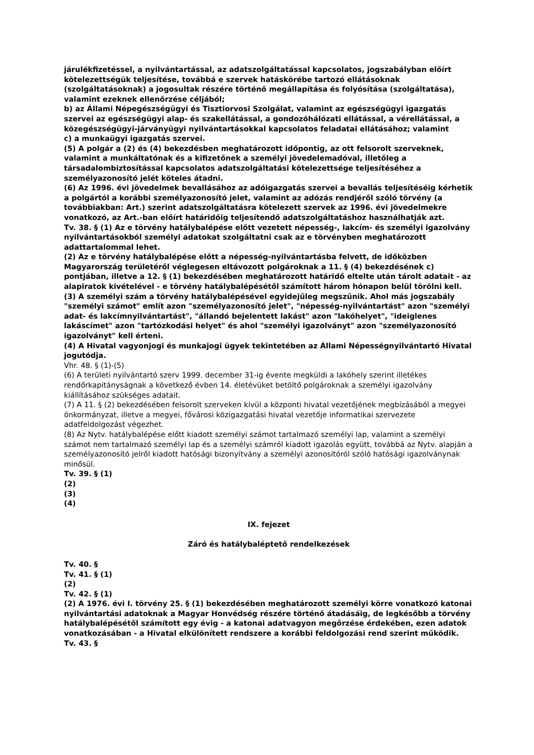járulékfizetéssel, a nyilvántartással, az adatszolgáltatással kapcsolatos, jogszabályban előírt kötelezettségük teljesítése, továbbá e szervek hatáskörébe tartozó ellátásoknak (szolgáltatásoknak) a jogosultak részére történő megállapítása és folyósítása (szolgáltatása), valamint ezeknek ellenőrzése céljából;
b) az Állami Népegészségügyi és Tisztiorvosi Szolgálat, valamint az egészségügyi igazgatás szervei az egészségügyi alap- és szakellátással, a gondozóhálózati ellátással, a vérellátással, a közegészségügyi-járványügyi nyilvántartásokkal kapcsolatos feladatai ellátásához; valamint
c) a munkaügyi igazgatás szervei.
(5) A polgár a (2) és (4) bekezdésben meghatározott időpontig, az ott felsorolt szerveknek, valamint a munkáltatónak és a kifizetőnek a személyi jövedelemadóval, illetőleg a társadalombiztosítással kapcsolatos adatszolgáltatási kötelezettsége teljesítéséhez a személyazonosító jelét köteles átadni.
(6) Az 1996. évi jövedelmek bevallásához az adóigazgatás szervei a bevallás teljesítéséig kérhetik a polgártól a korábbi személyazonosító jelet, valamint az adózás rendjéről szóló törvény (a továbbiakban: Art.) szerint adatszolgáltatásra kötelezett szervek az 1996. évi jövedelmekre vonatkozó, az Art.-ban előírt határidőig teljesítendő adatszolgáltatáshoz használhatják azt.
Tv. 38. § (1) Az e törvény hatálybalépése előtt vezetett népesség-, lakcím- és személyi igazolvány nyilvántartásokból személyi adatokat szolgáltatni csak az e törvényben meghatározott adattartalommal lehet.
(2) Az e törvény hatálybalépése előtt a népesség-nyilvántartásba felvett, de időközben Magyarország területéről véglegesen eltávozott polgároknak a 11. § (4) bekezdésének c) pontjában, illetve a 12. § (1) bekezdésében meghatározott határidő eltelte után tárolt adatait - az alapiratok kivételével - e törvény hatálybalépésétől számított három hónapon belül törölni kell.
(3) A személyi szám a törvény hatálybalépésével egyidejűleg megszűnik. Ahol más jogszabály "személyi számot" említ azon "személyazonosító jelet", "népesség-nyilvántartást" azon "személyi adat- és lakcímnyilvántartást", "állandó bejelentett lakást" azon "lakóhelyet", "ideiglenes lakáscímet" azon "tartózkodási helyet" és ahol "személyi igazolványt" azon "személyazonosító igazolványt" kell érteni.
(4) A Hivatal vagyonjogi és munkajogi ügyek tekintetében az Állami Népességnyilvántartó Hivatal jogutódja.
Vhr. 48. § (1)-(5)
(6) A területi nyilvántartó szerv 1999. december 31-ig évente megküldi a lakóhely szerint illetékes rendőrkapitányságnak a következő évben 14. életévüket betöltő polgároknak a személyi igazolvány kiállításához szükséges adatait.
(7) A 11. § (2) bekezdésében felsorolt szerveken kívül a központi hivatal vezetőjének megbízásából a megyei önkormányzat, illetve a megyei, fővárosi közigazgatási hivatal vezetője informatikai szervezete adatfeldolgozást végezhet.
(8) Az Nytv. hatálybalépése előtt kiadott személyi számot tartalmazó személyi lap, valamint a személyi számot nem tartalmazó személyi lap és a személyi számról kiadott igazolás együtt, továbbá az Nytv. alapján a személyazonosító jelről kiadott hatósági bizonyítvány a személyi azonosítóról szóló hatósági igazolványnak minősül.
Tv. 39. § (1)
(2)
(3)
(4)
IX. fejezet
Záró és hatálybaléptető rendelkezések
Tv. 40. §
Tv. 41. § (1)
(2)
Tv. 42. § (1)
(2) A 1976. évi I. törvény 25. § (1) bekezdésében meghatározott személyi körre vonatkozó katonai nyilvántartási adatoknak a Magyar Honvédség részére történő átadásáig, de legkésőbb a törvény hatálybalépésétől számított egy évig - a katonai adatvagyon megőrzése érdekében, ezen adatok vonatkozásában - a Hivatal elkülönített rendszere a korábbi feldolgozási rend szerint működik.
Tv. 43. §